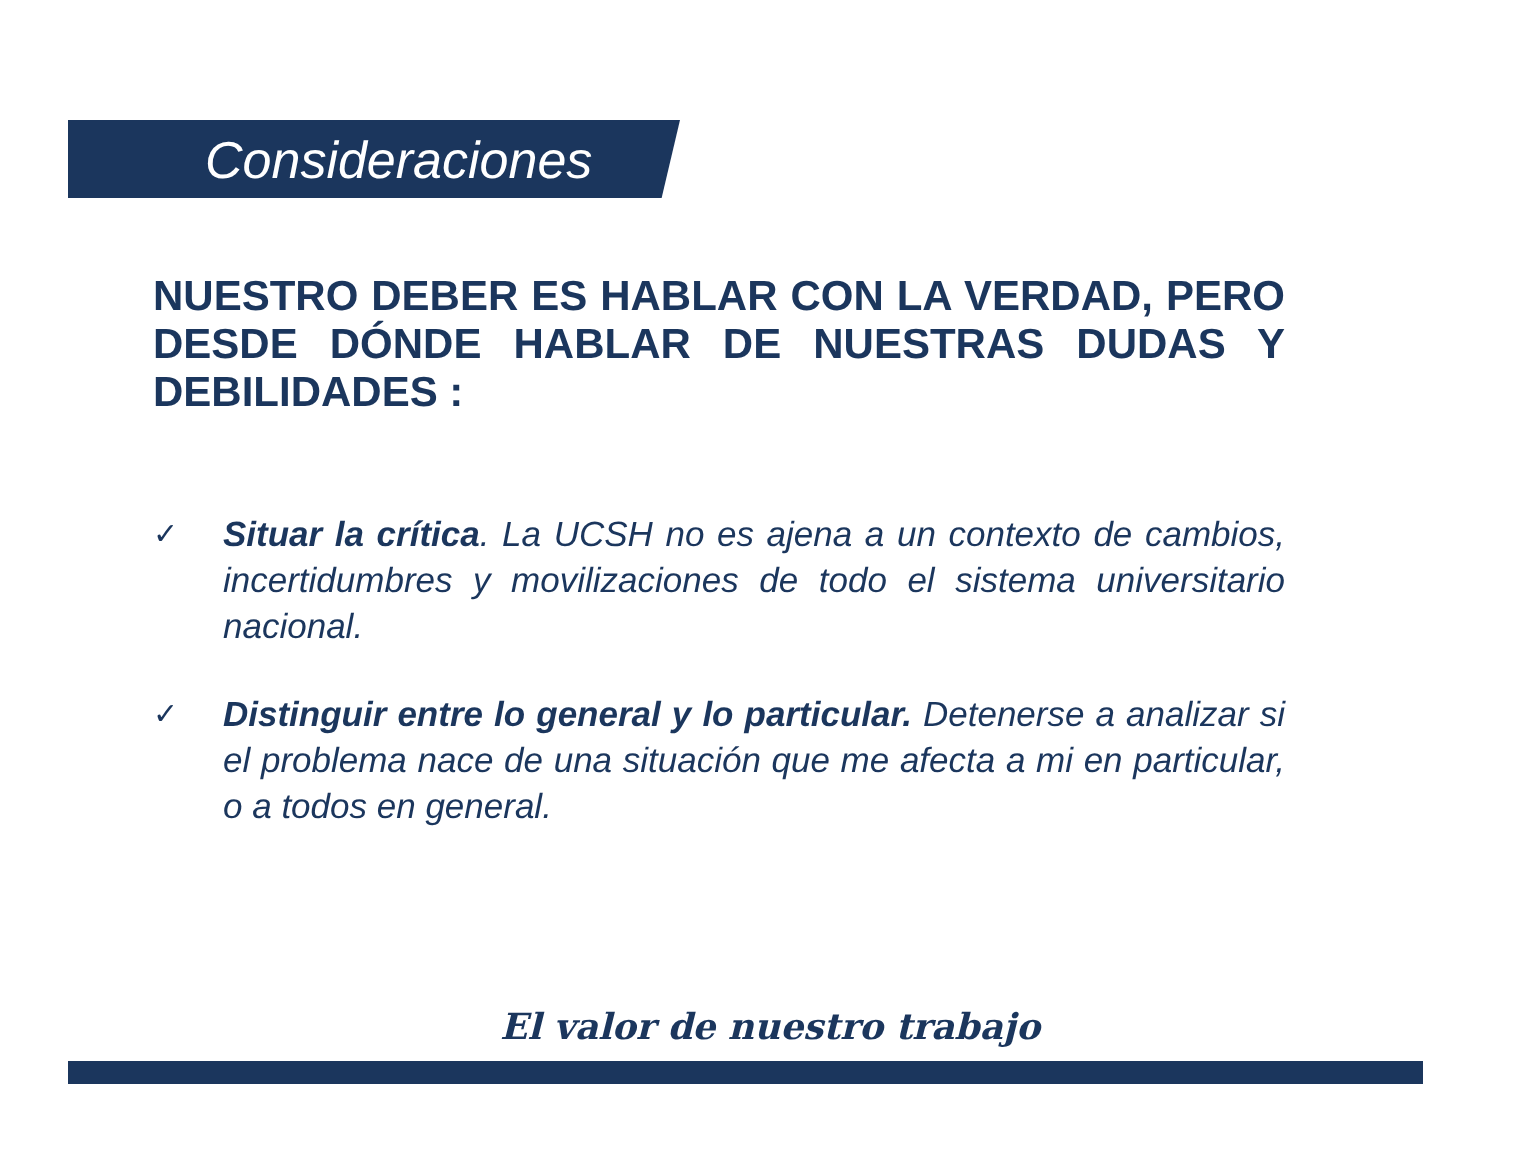Consideraciones
NUESTRO DEBER ES HABLAR CON LA VERDAD, PERO DESDE DÓNDE HABLAR DE NUESTRAS DUDAS Y DEBILIDADES :
✓ Situar la crítica. La UCSH no es ajena a un contexto de cambios, incertidumbres y movilizaciones de todo el sistema universitario nacional.
✓ Distinguir entre lo general y lo particular. Detenerse a analizar si el problema nace de una situación que me afecta a mi en particular, o a todos en general.
El valor de nuestro trabajo